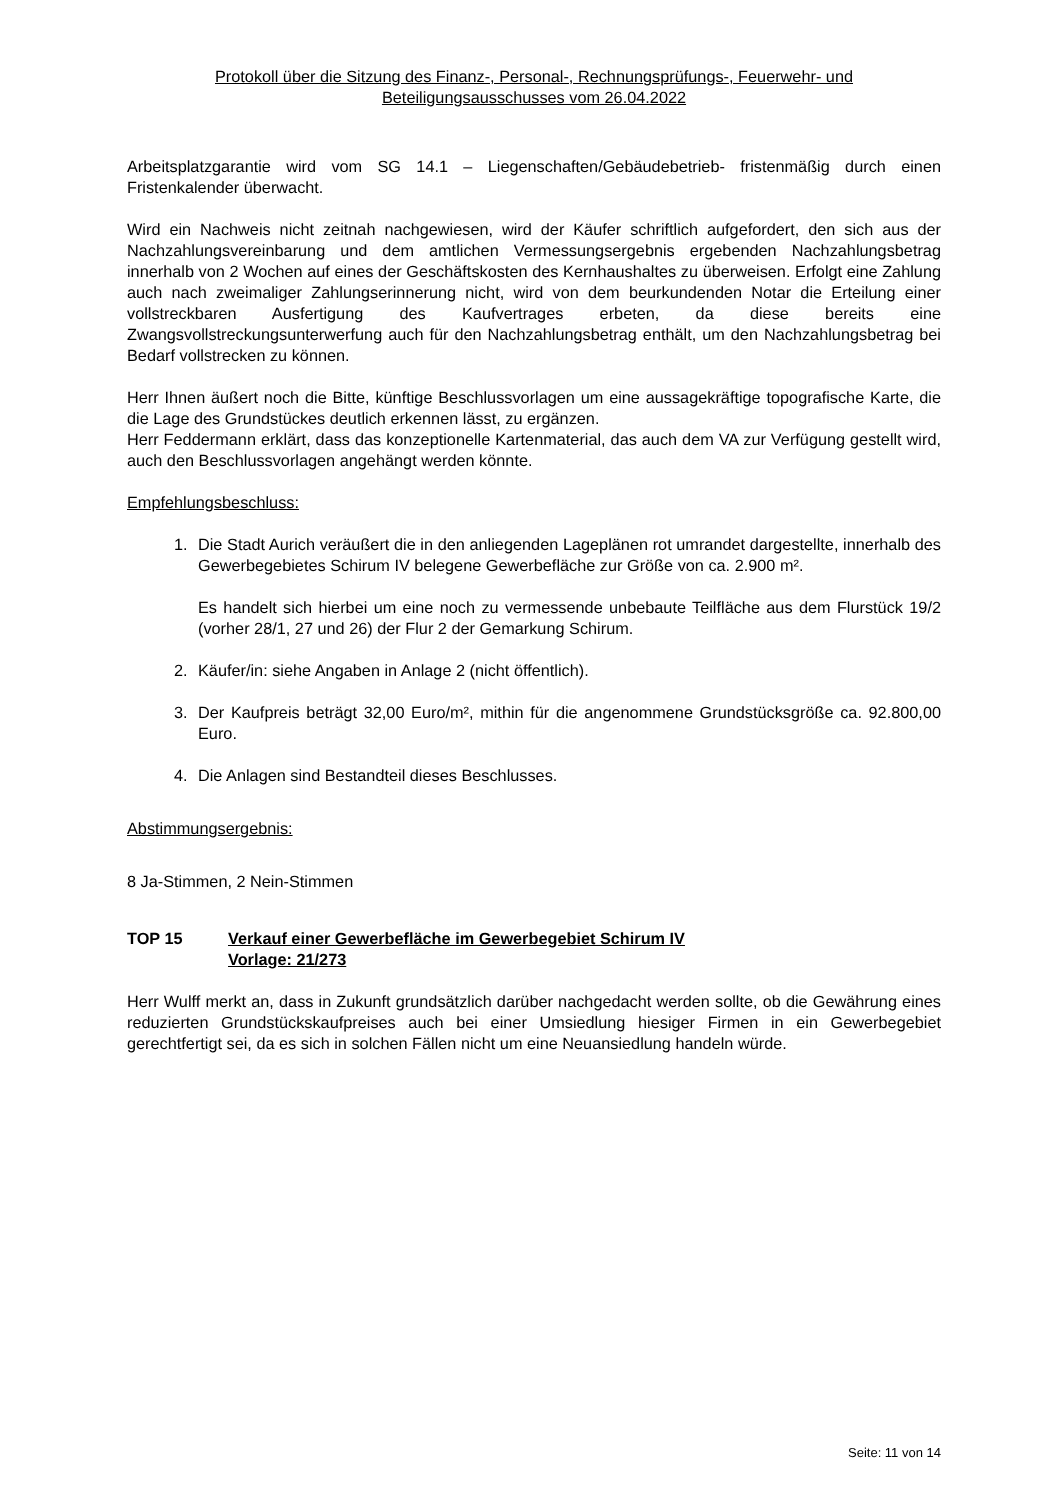Protokoll über die Sitzung des Finanz-, Personal-, Rechnungsprüfungs-, Feuerwehr- und
Beteiligungsausschusses vom 26.04.2022
Arbeitsplatzgarantie wird vom SG 14.1 – Liegenschaften/Gebäudebetrieb- fristenmäßig durch einen Fristenkalender überwacht.
Wird ein Nachweis nicht zeitnah nachgewiesen, wird der Käufer schriftlich aufgefordert, den sich aus der Nachzahlungsvereinbarung und dem amtlichen Vermessungsergebnis ergebenden Nachzahlungsbetrag innerhalb von 2 Wochen auf eines der Geschäftskosten des Kernhaushaltes zu überweisen. Erfolgt eine Zahlung auch nach zweimaliger Zahlungserinnerung nicht, wird von dem beurkundenden Notar die Erteilung einer vollstreckbaren Ausfertigung des Kaufvertrages erbeten, da diese bereits eine Zwangsvollstreckungsunterwerfung auch für den Nachzahlungsbetrag enthält, um den Nachzahlungsbetrag bei Bedarf vollstrecken zu können.
Herr Ihnen äußert noch die Bitte, künftige Beschlussvorlagen um eine aussagekräftige topografische Karte, die die Lage des Grundstückes deutlich erkennen lässt, zu ergänzen.
Herr Feddermann erklärt, dass das konzeptionelle Kartenmaterial, das auch dem VA zur Verfügung gestellt wird, auch den Beschlussvorlagen angehängt werden könnte.
Empfehlungsbeschluss:
1. Die Stadt Aurich veräußert die in den anliegenden Lageplänen rot umrandet dargestellte, innerhalb des Gewerbegebietes Schirum IV belegene Gewerbefläche zur Größe von ca. 2.900 m².
Es handelt sich hierbei um eine noch zu vermessende unbebaute Teilfläche aus dem Flurstück 19/2 (vorher 28/1, 27 und 26) der Flur 2 der Gemarkung Schirum.
2. Käufer/in: siehe Angaben in Anlage 2 (nicht öffentlich).
3. Der Kaufpreis beträgt 32,00 Euro/m², mithin für die angenommene Grundstücksgröße ca. 92.800,00 Euro.
4. Die Anlagen sind Bestandteil dieses Beschlusses.
Abstimmungsergebnis:
8 Ja-Stimmen, 2 Nein-Stimmen
TOP 15 Verkauf einer Gewerbefläche im Gewerbegebiet Schirum IV
Vorlage: 21/273
Herr Wulff merkt an, dass in Zukunft grundsätzlich darüber nachgedacht werden sollte, ob die Gewährung eines reduzierten Grundstückskaufpreises auch bei einer Umsiedlung hiesiger Firmen in ein Gewerbegebiet gerechtfertigt sei, da es sich in solchen Fällen nicht um eine Neuansiedlung handeln würde.
Seite: 11 von 14